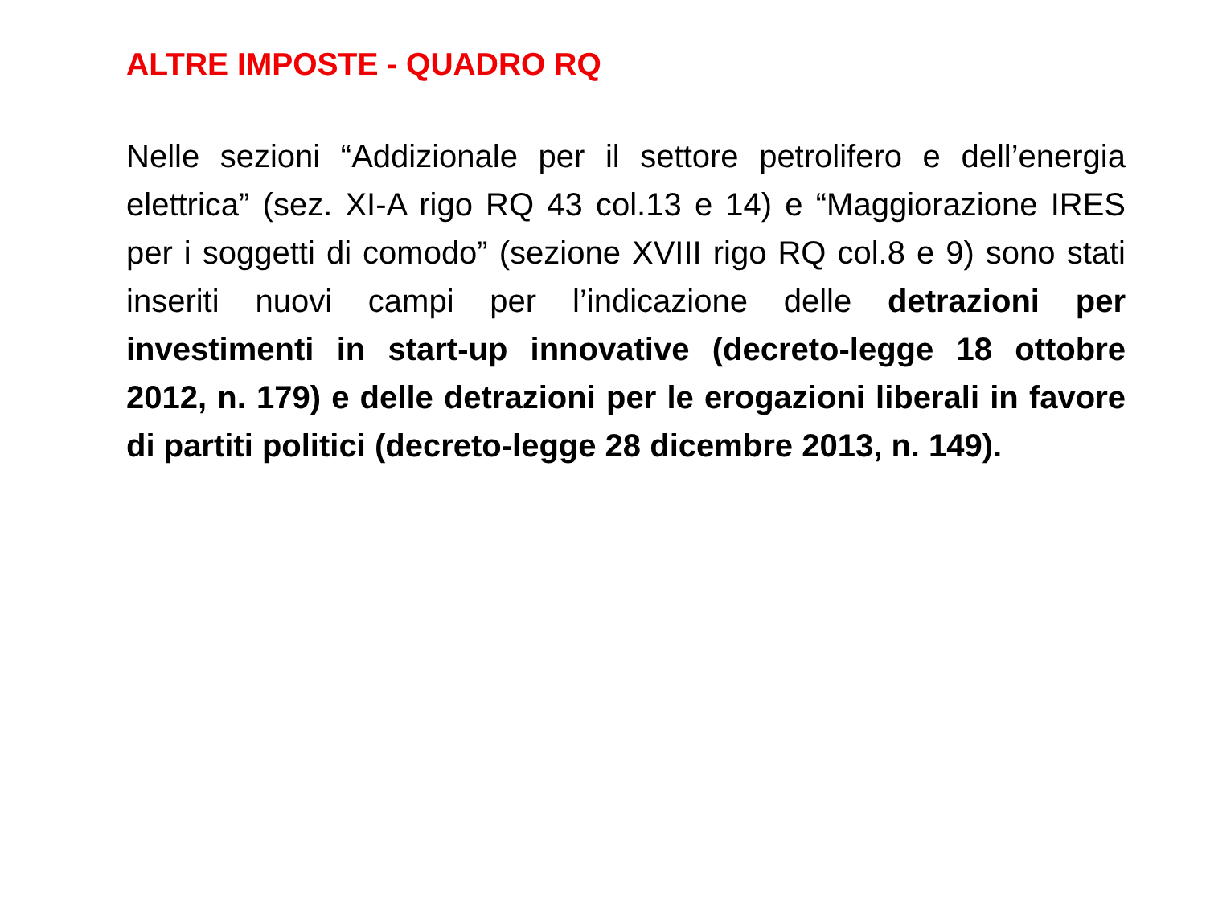ALTRE IMPOSTE - QUADRO RQ
Nelle sezioni “Addizionale per il settore petrolifero e dell’energia elettrica” (sez. XI-A rigo RQ 43 col.13 e 14) e “Maggiorazione IRES per i soggetti di comodo” (sezione XVIII rigo RQ col.8 e 9) sono stati inseriti nuovi campi per l’indicazione delle detrazioni per investimenti in start-up innovative (decreto-legge 18 ottobre 2012, n. 179) e delle detrazioni per le erogazioni liberali in favore di partiti politici (decreto-legge 28 dicembre 2013, n. 149).